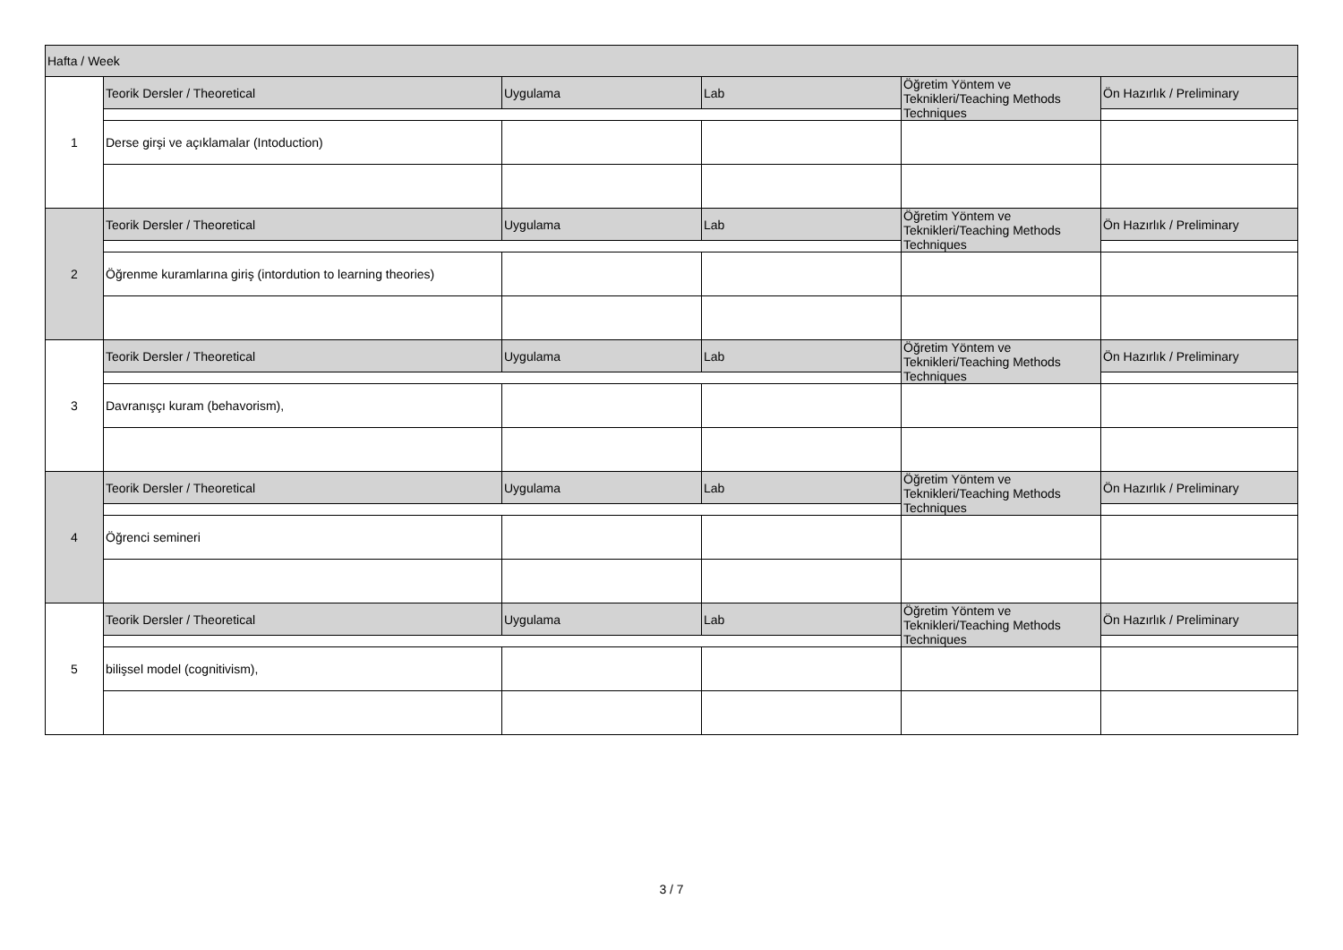| Hafta / Week | | | | | |
| --- | --- | --- | --- | --- | --- |
| 1 | Teorik Dersler / Theoretical | Uygulama | Lab | Öğretim Yöntem ve Teknikleri/Teaching Methods Techniques | Ön Hazırlık / Preliminary |
| | Derse girşi ve açıklamalar (Intoduction) | | | | |
| 2 | Teorik Dersler / Theoretical | Uygulama | Lab | Öğretim Yöntem ve Teknikleri/Teaching Methods Techniques | Ön Hazırlık / Preliminary |
| | Öğrenme kuramlarına giriş (intordution to learning theories) | | | | |
| 3 | Teorik Dersler / Theoretical | Uygulama | Lab | Öğretim Yöntem ve Teknikleri/Teaching Methods Techniques | Ön Hazırlık / Preliminary |
| | Davranışçı kuram (behavorism), | | | | |
| 4 | Teorik Dersler / Theoretical | Uygulama | Lab | Öğretim Yöntem ve Teknikleri/Teaching Methods Techniques | Ön Hazırlık / Preliminary |
| | Öğrenci semineri | | | | |
| 5 | Teorik Dersler / Theoretical | Uygulama | Lab | Öğretim Yöntem ve Teknikleri/Teaching Methods Techniques | Ön Hazırlık / Preliminary |
| | bilişsel model (cognitivism), | | | | |
3 / 7